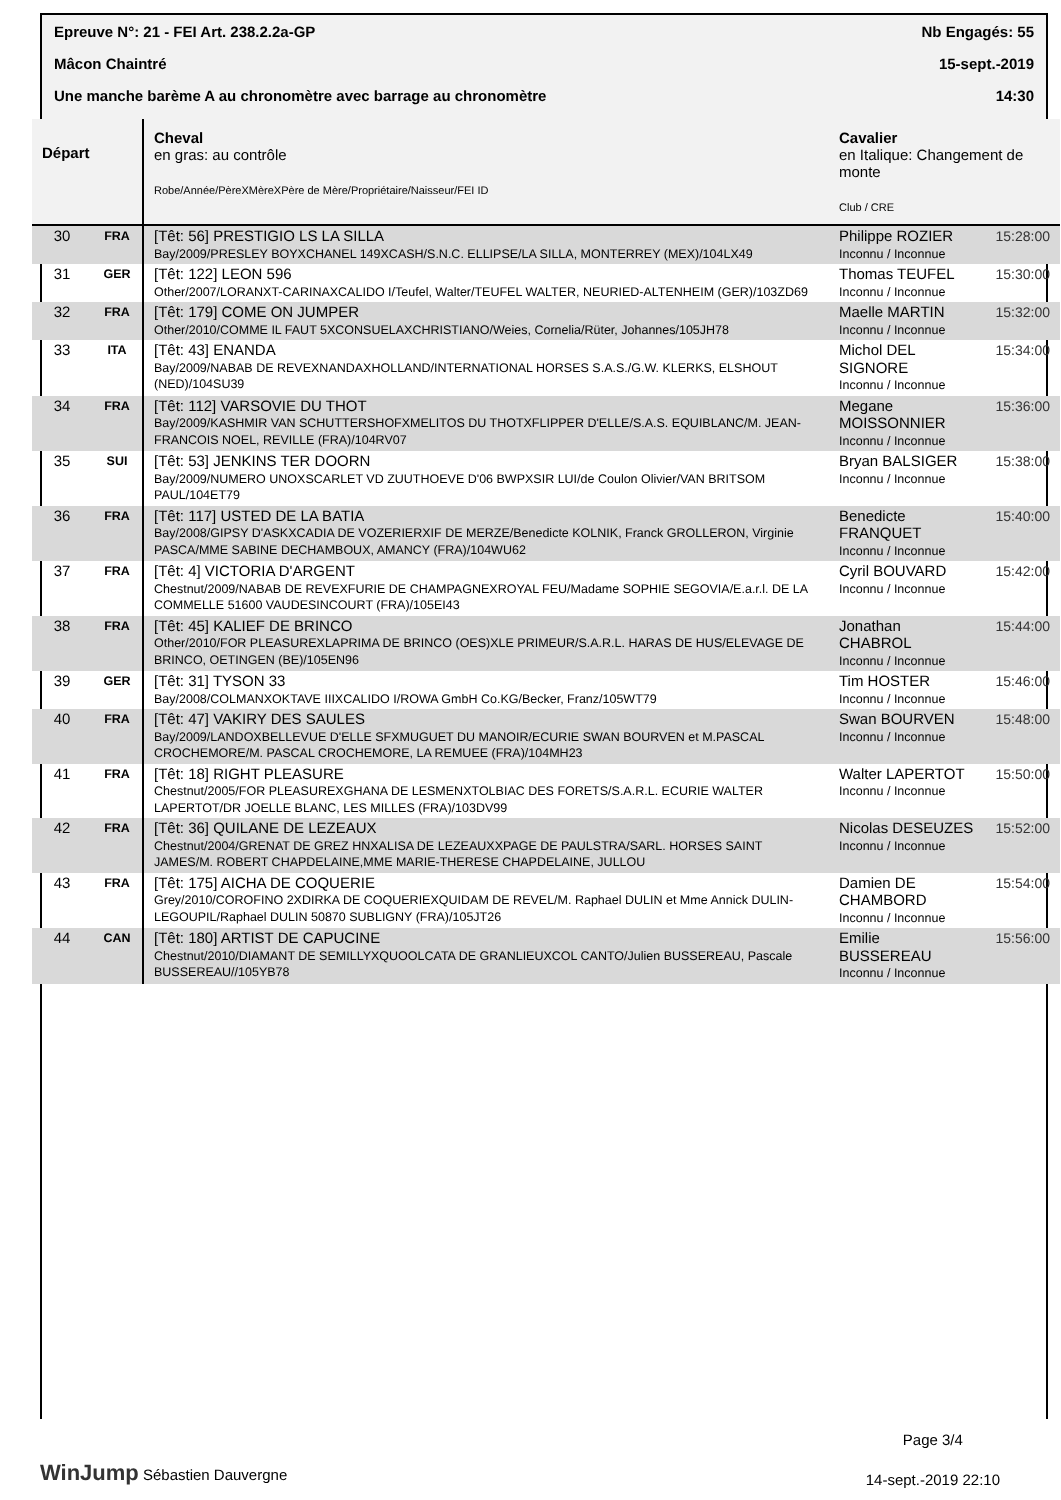Epreuve N°: 21 - FEI Art. 238.2.2a-GP Nb Engagés: 55
Mâcon Chaintré 15-sept.-2019
Une manche barème A au chronomètre avec barrage au chronomètre 14:30
| Départ | | Cheval en gras: au contrôle Robe/Année/PèreXMèreXPère de Mère/Propriétaire/Naisseur/FEI ID | Cavalier en Italique: Changement de monte Club / CRE | |
| --- | --- | --- | --- | --- |
| 30 | FRA | [Têt: 56] PRESTIGIO LS LA SILLA Bay/2009/PRESLEY BOYXCHANEL 149XCASH/S.N.C. ELLIPSE/LA SILLA, MONTERREY (MEX)/104LX49 | Philippe ROZIER Inconnu / Inconnue | 15:28:00 |
| 31 | GER | [Têt: 122] LEON 596 Other/2007/LORANXT-CARINAXCALIDO I/Teufel, Walter/TEUFEL WALTER, NEURIED-ALTENHEIM (GER)/103ZD69 | Thomas TEUFEL Inconnu / Inconnue | 15:30:00 |
| 32 | FRA | [Têt: 179] COME ON JUMPER Other/2010/COMME IL FAUT 5XCONSUELAXCHRISTIANO/Weies, Cornelia/Rüter, Johannes/105JH78 | Maelle MARTIN Inconnu / Inconnue | 15:32:00 |
| 33 | ITA | [Têt: 43] ENANDA Bay/2009/NABAB DE REVEXNANDAXHOLLAND/INTERNATIONAL HORSES S.A.S./G.W. KLERKS, ELSHOUT (NED)/104SU39 | Michol DEL SIGNORE Inconnu / Inconnue | 15:34:00 |
| 34 | FRA | [Têt: 112] VARSOVIE DU THOT Bay/2009/KASHMIR VAN SCHUTTERSHOFXMELITOS DU THOTXFLIPPER D'ELLE/S.A.S. EQUIBLANC/M. JEAN-FRANCOIS NOEL, REVILLE (FRA)/104RV07 | Megane MOISSONNIER Inconnu / Inconnue | 15:36:00 |
| 35 | SUI | [Têt: 53] JENKINS TER DOORN Bay/2009/NUMERO UNOXSCARLET VD ZUUTHOEVE D'06 BWPXSIR LUI/de Coulon Olivier/VAN BRITSOM PAUL/104ET79 | Bryan BALSIGER Inconnu / Inconnue | 15:38:00 |
| 36 | FRA | [Têt: 117] USTED DE LA BATIA Bay/2008/GIPSY D'ASKXCADIA DE VOZERIERXIF DE MERZE/Benedicte KOLNIK, Franck GROLLERON, Virginie PASCA/MME SABINE DECHAMBOUX, AMANCY (FRA)/104WU62 | Benedicte FRANQUET Inconnu / Inconnue | 15:40:00 |
| 37 | FRA | [Têt: 4] VICTORIA D'ARGENT Chestnut/2009/NABAB DE REVEXFURIE DE CHAMPAGNEXROYAL FEU/Madame SOPHIE SEGOVIA/E.a.r.l. DE LA COMMELLE 51600 VAUDESINCOURT (FRA)/105EI43 | Cyril BOUVARD Inconnu / Inconnue | 15:42:00 |
| 38 | FRA | [Têt: 45] KALIEF DE BRINCO Other/2010/FOR PLEASUREXLAPRIMA DE BRINCO (OES)XLE PRIMEUR/S.A.R.L. HARAS DE HUS/ELEVAGE DE BRINCO, OETINGEN (BE)/105EN96 | Jonathan CHABROL Inconnu / Inconnue | 15:44:00 |
| 39 | GER | [Têt: 31] TYSON 33 Bay/2008/COLMANXOKTAVE IIIXCALIDO I/ROWA GmbH Co.KG/Becker, Franz/105WT79 | Tim HOSTER Inconnu / Inconnue | 15:46:00 |
| 40 | FRA | [Têt: 47] VAKIRY DES SAULES Bay/2009/LANDOXBELLEVUE D'ELLE SFXMUGUET DU MANOIR/ECURIE SWAN BOURVEN et M.PASCAL CROCHEMORE/M. PASCAL CROCHEMORE, LA REMUEE (FRA)/104MH23 | Swan BOURVEN Inconnu / Inconnue | 15:48:00 |
| 41 | FRA | [Têt: 18] RIGHT PLEASURE Chestnut/2005/FOR PLEASUREXGHANA DE LESMENXTOLBIAC DES FORETS/S.A.R.L. ECURIE WALTER LAPERTOT/DR JOELLE BLANC, LES MILLES (FRA)/103DV99 | Walter LAPERTOT Inconnu / Inconnue | 15:50:00 |
| 42 | FRA | [Têt: 36] QUILANE DE LEZEAUX Chestnut/2004/GRENAT DE GREZ HNXALISA DE LEZEAUXXPAGE DE PAULSTRA/SARL. HORSES SAINT JAMES/M. ROBERT CHAPDELAINE,MME MARIE-THERESE CHAPDELAINE, JULLOU | Nicolas DESEUZES Inconnu / Inconnue | 15:52:00 |
| 43 | FRA | [Têt: 175] AICHA DE COQUERIE Grey/2010/COROFINO 2XDIRKA DE COQUERIEXQUIDAM DE REVEL/M. Raphael DULIN et Mme Annick DULIN-LEGOUPIL/Raphael DULIN 50870 SUBLIGNY (FRA)/105JT26 | Damien DE CHAMBORD Inconnu / Inconnue | 15:54:00 |
| 44 | CAN | [Têt: 180] ARTIST DE CAPUCINE Chestnut/2010/DIAMANT DE SEMILLYXQUOOLCATA DE GRANLIEUXCOL CANTO/Julien BUSSEREAU, Pascale BUSSEREAU//105YB78 | Emilie BUSSEREAU Inconnu / Inconnue | 15:56:00 |
WinJump Sébastien Dauvergne
Page 3/4
14-sept.-2019 22:10